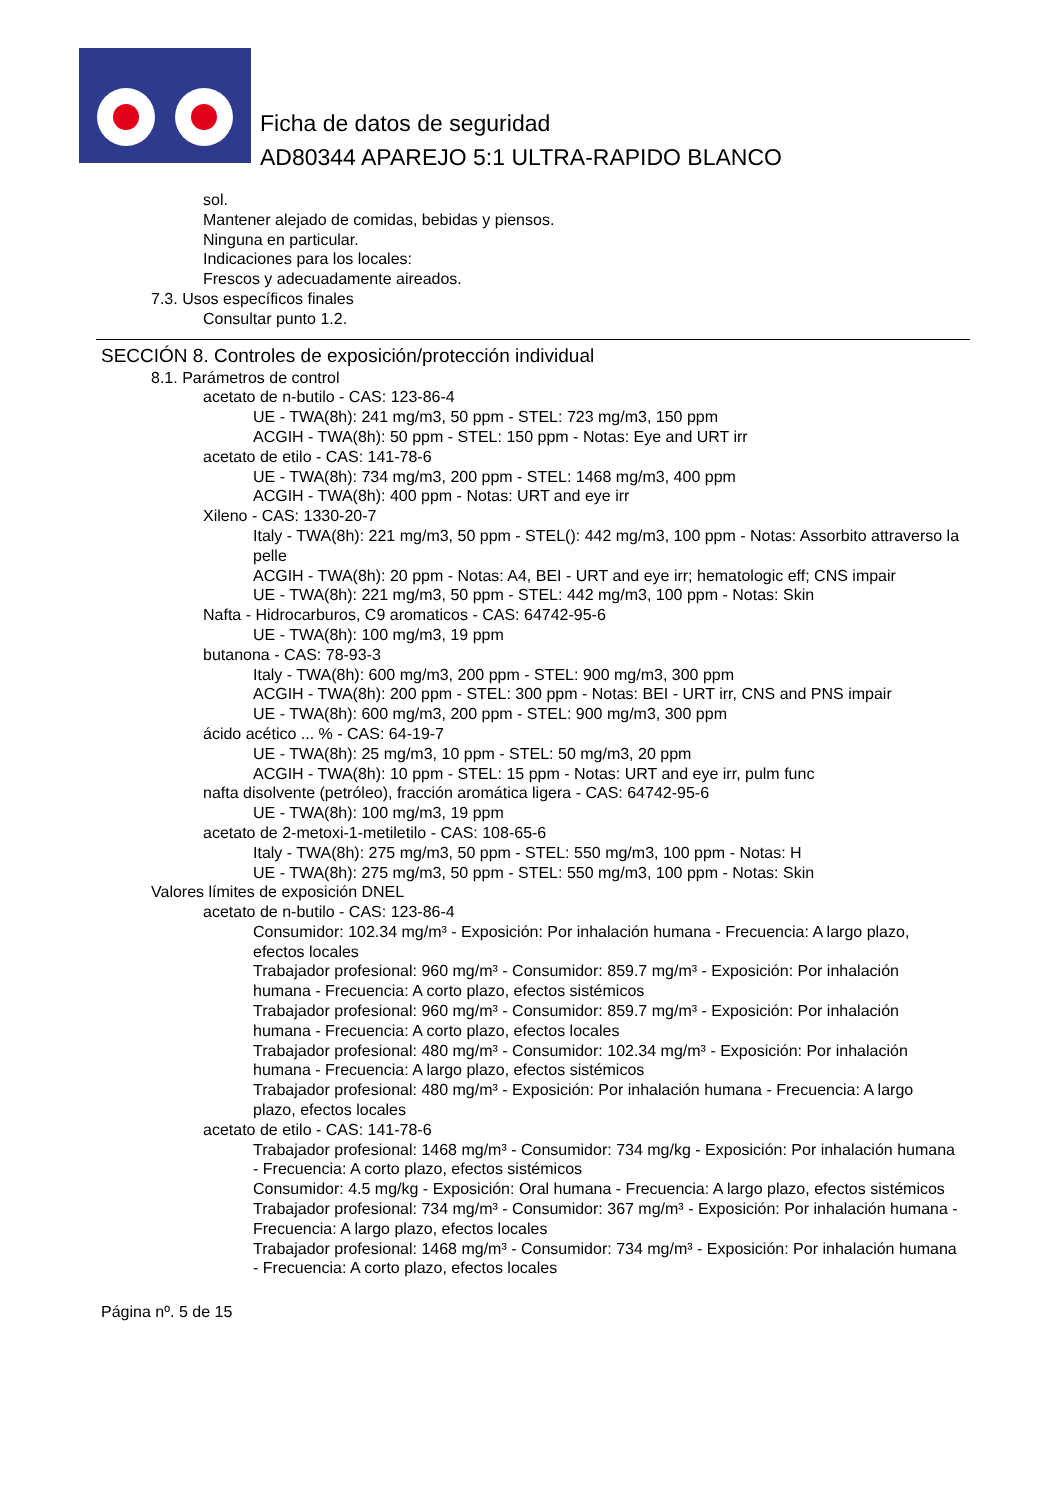Ficha de datos de seguridad
AD80344 APAREJO 5:1 ULTRA-RAPIDO BLANCO
sol.
Mantener alejado de comidas, bebidas y piensos.
Ninguna en particular.
Indicaciones para los locales:
Frescos y adecuadamente aireados.
7.3. Usos específicos finales
Consultar punto 1.2.
SECCIÓN 8. Controles de exposición/protección individual
8.1. Parámetros de control
acetato de n-butilo - CAS: 123-86-4
UE - TWA(8h): 241 mg/m3, 50 ppm - STEL: 723 mg/m3, 150 ppm
ACGIH - TWA(8h): 50 ppm - STEL: 150 ppm - Notas: Eye and URT irr
acetato de etilo - CAS: 141-78-6
UE - TWA(8h): 734 mg/m3, 200 ppm - STEL: 1468 mg/m3, 400 ppm
ACGIH - TWA(8h): 400 ppm - Notas: URT and eye irr
Xileno - CAS: 1330-20-7
Italy - TWA(8h): 221 mg/m3, 50 ppm - STEL(): 442 mg/m3, 100 ppm - Notas: Assorbito attraverso la pelle
ACGIH - TWA(8h): 20 ppm - Notas: A4, BEI - URT and eye irr; hematologic eff; CNS impair
UE - TWA(8h): 221 mg/m3, 50 ppm - STEL: 442 mg/m3, 100 ppm - Notas: Skin
Nafta - Hidrocarburos, C9 aromaticos - CAS: 64742-95-6
UE - TWA(8h): 100 mg/m3, 19 ppm
butanona - CAS: 78-93-3
Italy - TWA(8h): 600 mg/m3, 200 ppm - STEL: 900 mg/m3, 300 ppm
ACGIH - TWA(8h): 200 ppm - STEL: 300 ppm - Notas: BEI - URT irr, CNS and PNS impair
UE - TWA(8h): 600 mg/m3, 200 ppm - STEL: 900 mg/m3, 300 ppm
ácido acético ... % - CAS: 64-19-7
UE - TWA(8h): 25 mg/m3, 10 ppm - STEL: 50 mg/m3, 20 ppm
ACGIH - TWA(8h): 10 ppm - STEL: 15 ppm - Notas: URT and eye irr, pulm func
nafta disolvente (petróleo), fracción aromática ligera - CAS: 64742-95-6
UE - TWA(8h): 100 mg/m3, 19 ppm
acetato de 2-metoxi-1-metiletilo - CAS: 108-65-6
Italy - TWA(8h): 275 mg/m3, 50 ppm - STEL: 550 mg/m3, 100 ppm - Notas: H
UE - TWA(8h): 275 mg/m3, 50 ppm - STEL: 550 mg/m3, 100 ppm - Notas: Skin
Valores límites de exposición DNEL
acetato de n-butilo - CAS: 123-86-4
Consumidor: 102.34 mg/m³ - Exposición: Por inhalación humana - Frecuencia: A largo plazo, efectos locales
Trabajador profesional: 960 mg/m³ - Consumidor: 859.7 mg/m³ - Exposición: Por inhalación humana - Frecuencia: A corto plazo, efectos sistémicos
Trabajador profesional: 960 mg/m³ - Consumidor: 859.7 mg/m³ - Exposición: Por inhalación humana - Frecuencia: A corto plazo, efectos locales
Trabajador profesional: 480 mg/m³ - Consumidor: 102.34 mg/m³ - Exposición: Por inhalación humana - Frecuencia: A largo plazo, efectos sistémicos
Trabajador profesional: 480 mg/m³ - Exposición: Por inhalación humana - Frecuencia: A largo plazo, efectos locales
acetato de etilo - CAS: 141-78-6
Trabajador profesional: 1468 mg/m³ - Consumidor: 734 mg/kg - Exposición: Por inhalación humana - Frecuencia: A corto plazo, efectos sistémicos
Consumidor: 4.5 mg/kg - Exposición: Oral humana - Frecuencia: A largo plazo, efectos sistémicos
Trabajador profesional: 734 mg/m³ - Consumidor: 367 mg/m³ - Exposición: Por inhalación humana - Frecuencia: A largo plazo, efectos locales
Trabajador profesional: 1468 mg/m³ - Consumidor: 734 mg/m³ - Exposición: Por inhalación humana - Frecuencia: A corto plazo, efectos locales
Página nº. 5 de 15